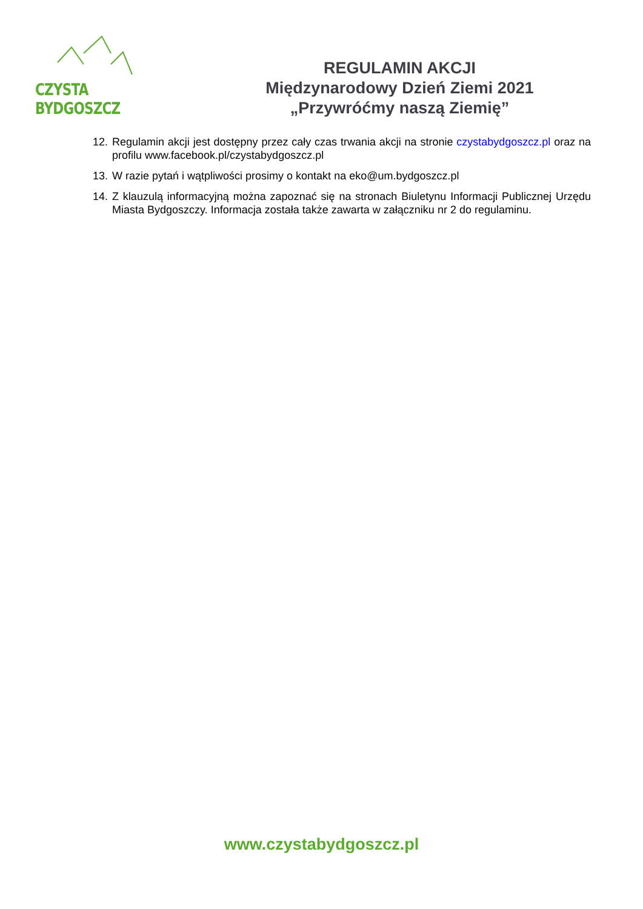CZYSTA BYDGOSZCZ
REGULAMIN AKCJI
Międzynarodowy Dzień Ziemi 2021
„Przywróćmy naszą Ziemię”
12. Regulamin akcji jest dostępny przez cały czas trwania akcji na stronie czystabydgoszcz.pl oraz na profilu www.facebook.pl/czystabydgoszcz.pl
13. W razie pytań i wątpliwości prosimy o kontakt na eko@um.bydgoszcz.pl
14. Z klauzulą informacyjną można zapoznać się na stronach Biuletynu Informacji Publicznej Urzędu Miasta Bydgoszczy. Informacja została także zawarta w załączniku nr 2 do regulaminu.
www.czystabydgoszcz.pl